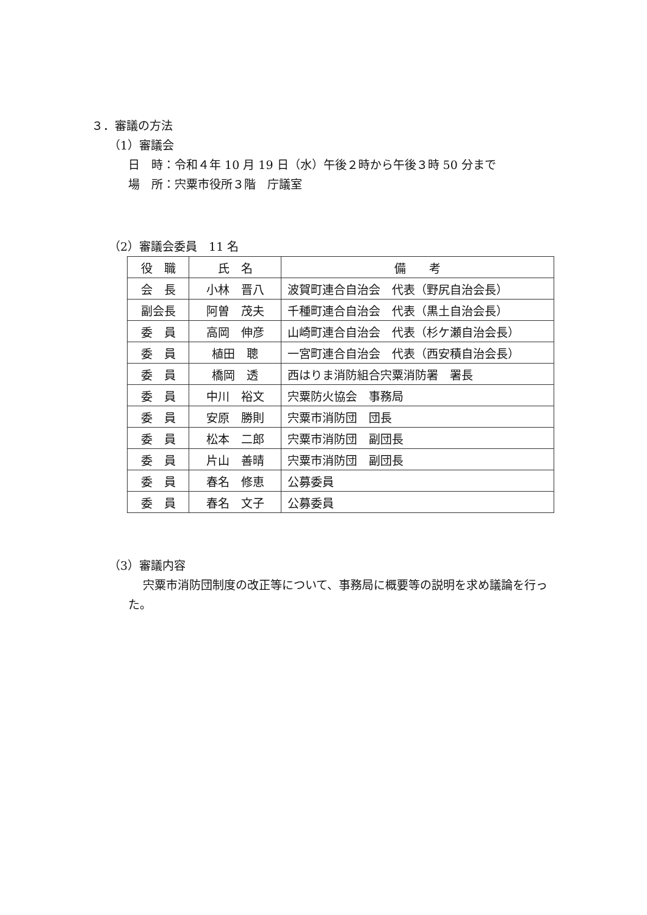３．審議の方法
（1）審議会
日　時：令和４年 10 月 19 日（水）午後２時から午後３時 50 分まで
場　所：宍粟市役所３階　庁議室
（2）審議会委員　11 名
| 役 職 | 氏 名 | 備 考 |
| --- | --- | --- |
| 会 長 | 小林 晋八 | 波賀町連合自治会 代表（野尻自治会長） |
| 副会長 | 阿曽 茂夫 | 千種町連合自治会 代表（黒土自治会長） |
| 委 員 | 高岡 伸彦 | 山崎町連合自治会 代表（杉ケ瀬自治会長） |
| 委 員 | 植田 聰 | 一宮町連合自治会 代表（西安積自治会長） |
| 委 員 | 橋岡 透 | 西はりま消防組合宍粟消防署 署長 |
| 委 員 | 中川 裕文 | 宍粟防火協会 事務局 |
| 委 員 | 安原 勝則 | 宍粟市消防団 団長 |
| 委 員 | 松本 二郎 | 宍粟市消防団 副団長 |
| 委 員 | 片山 善晴 | 宍粟市消防団 副団長 |
| 委 員 | 春名 修恵 | 公募委員 |
| 委 員 | 春名 文子 | 公募委員 |
（3）審議内容
宍粟市消防団制度の改正等について、事務局に概要等の説明を求め議論を行った。